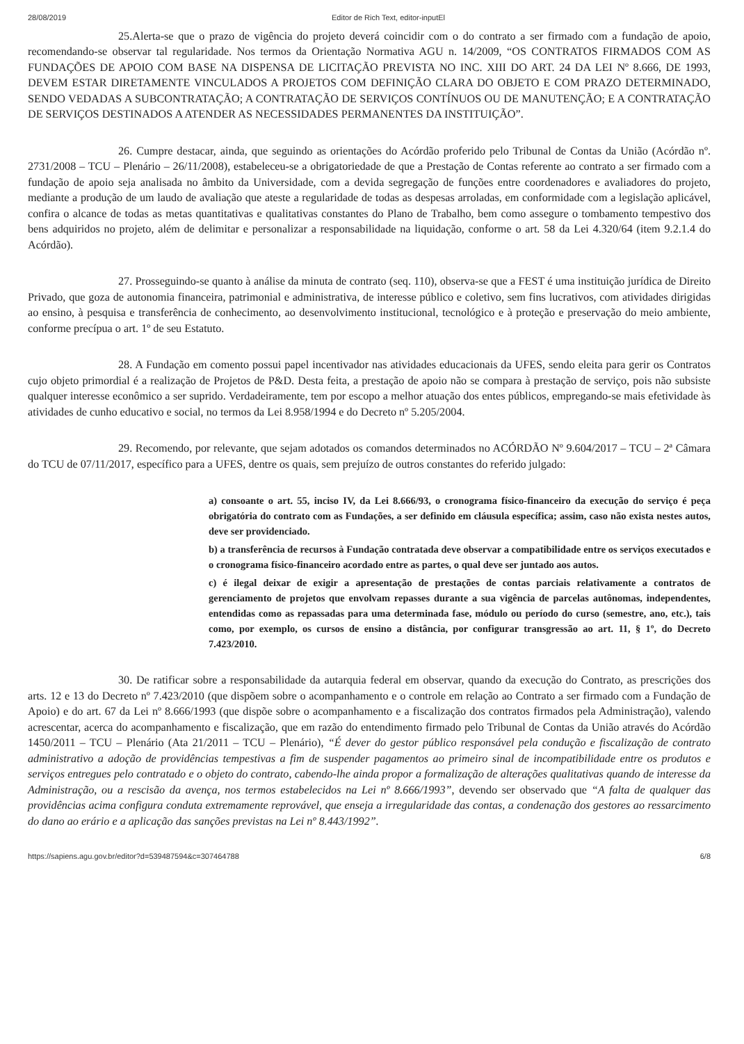28/08/2019 Editor de Rich Text, editor-inputEl
25.Alerta-se que o prazo de vigência do projeto deverá coincidir com o do contrato a ser firmado com a fundação de apoio, recomendando-se observar tal regularidade. Nos termos da Orientação Normativa AGU n. 14/2009, “OS CONTRATOS FIRMADOS COM AS FUNDAÇÕES DE APOIO COM BASE NA DISPENSA DE LICITAÇÃO PREVISTA NO INC. XIII DO ART. 24 DA LEI Nº 8.666, DE 1993, DEVEM ESTAR DIRETAMENTE VINCULADOS A PROJETOS COM DEFINIÇÃO CLARA DO OBJETO E COM PRAZO DETERMINADO, SENDO VEDADAS A SUBCONTRATAÇÃO; A CONTRATAÇÃO DE SERVIÇOS CONTÍNUOS OU DE MANUTENÇÃO; E A CONTRATAÇÃO DE SERVIÇOS DESTINADOS A ATENDER AS NECESSIDADES PERMANENTES DA INSTITUIÇÃO”.
26. Cumpre destacar, ainda, que seguindo as orientações do Acórdão proferido pelo Tribunal de Contas da União (Acórdão nº. 2731/2008 – TCU – Plenário – 26/11/2008), estabeleceu-se a obrigatoriedade de que a Prestação de Contas referente ao contrato a ser firmado com a fundação de apoio seja analisada no âmbito da Universidade, com a devida segregação de funções entre coordenadores e avaliadores do projeto, mediante a produção de um laudo de avaliação que ateste a regularidade de todas as despesas arroladas, em conformidade com a legislação aplicável, confira o alcance de todas as metas quantitativas e qualitativas constantes do Plano de Trabalho, bem como assegure o tombamento tempestivo dos bens adquiridos no projeto, além de delimitar e personalizar a responsabilidade na liquidação, conforme o art. 58 da Lei 4.320/64 (item 9.2.1.4 do Acórdão).
27. Prosseguindo-se quanto à análise da minuta de contrato (seq. 110), observa-se que a FEST é uma instituição jurídica de Direito Privado, que goza de autonomia financeira, patrimonial e administrativa, de interesse público e coletivo, sem fins lucrativos, com atividades dirigidas ao ensino, à pesquisa e transferência de conhecimento, ao desenvolvimento institucional, tecnológico e à proteção e preservação do meio ambiente, conforme precípua o art. 1º de seu Estatuto.
28. A Fundação em comento possui papel incentivador nas atividades educacionais da UFES, sendo eleita para gerir os Contratos cujo objeto primordial é a realização de Projetos de P&D. Desta feita, a prestação de apoio não se compara à prestação de serviço, pois não subsiste qualquer interesse econômico a ser suprido. Verdadeiramente, tem por escopo a melhor atuação dos entes públicos, empregando-se mais efetividade às atividades de cunho educativo e social, no termos da Lei 8.958/1994 e do Decreto nº 5.205/2004.
29. Recomendo, por relevante, que sejam adotados os comandos determinados no ACÓRDÃO Nº 9.604/2017 – TCU – 2ª Câmara do TCU de 07/11/2017, específico para a UFES, dentre os quais, sem prejuízo de outros constantes do referido julgado:
a) consoante o art. 55, inciso IV, da Lei 8.666/93, o cronograma físico-financeiro da execução do serviço é peça obrigatória do contrato com as Fundações, a ser definido em cláusula específica; assim, caso não exista nestes autos, deve ser providenciado.
b) a transferência de recursos à Fundação contratada deve observar a compatibilidade entre os serviços executados e o cronograma físico-financeiro acordado entre as partes, o qual deve ser juntado aos autos.
c) é ilegal deixar de exigir a apresentação de prestações de contas parciais relativamente a contratos de gerenciamento de projetos que envolvam repasses durante a sua vigência de parcelas autônomas, independentes, entendidas como as repassadas para uma determinada fase, módulo ou período do curso (semestre, ano, etc.), tais como, por exemplo, os cursos de ensino a distância, por configurar transgressão ao art. 11, § 1º, do Decreto 7.423/2010.
30. De ratificar sobre a responsabilidade da autarquia federal em observar, quando da execução do Contrato, as prescrições dos arts. 12 e 13 do Decreto nº 7.423/2010 (que dispõem sobre o acompanhamento e o controle em relação ao Contrato a ser firmado com a Fundação de Apoio) e do art. 67 da Lei nº 8.666/1993 (que dispõe sobre o acompanhamento e a fiscalização dos contratos firmados pela Administração), valendo acrescentar, acerca do acompanhamento e fiscalização, que em razão do entendimento firmado pelo Tribunal de Contas da União através do Acórdão 1450/2011 – TCU – Plenário (Ata 21/2011 – TCU – Plenário), “É dever do gestor público responsável pela condução e fiscalização de contrato administrativo a adoção de providências tempestivas a fim de suspender pagamentos ao primeiro sinal de incompatibilidade entre os produtos e serviços entregues pelo contratado e o objeto do contrato, cabendo-lhe ainda propor a formalização de alterações qualitativas quando de interesse da Administração, ou a rescisão da avença, nos termos estabelecidos na Lei nº 8.666/1993”, devendo ser observado que “A falta de qualquer das providências acima configura conduta extremamente reprovável, que enseja a irregularidade das contas, a condenação dos gestores ao ressarcimento do dano ao erário e a aplicação das sanções previstas na Lei nº 8.443/1992”.
https://sapiens.agu.gov.br/editor?d=539487594&c=307464788 6/8